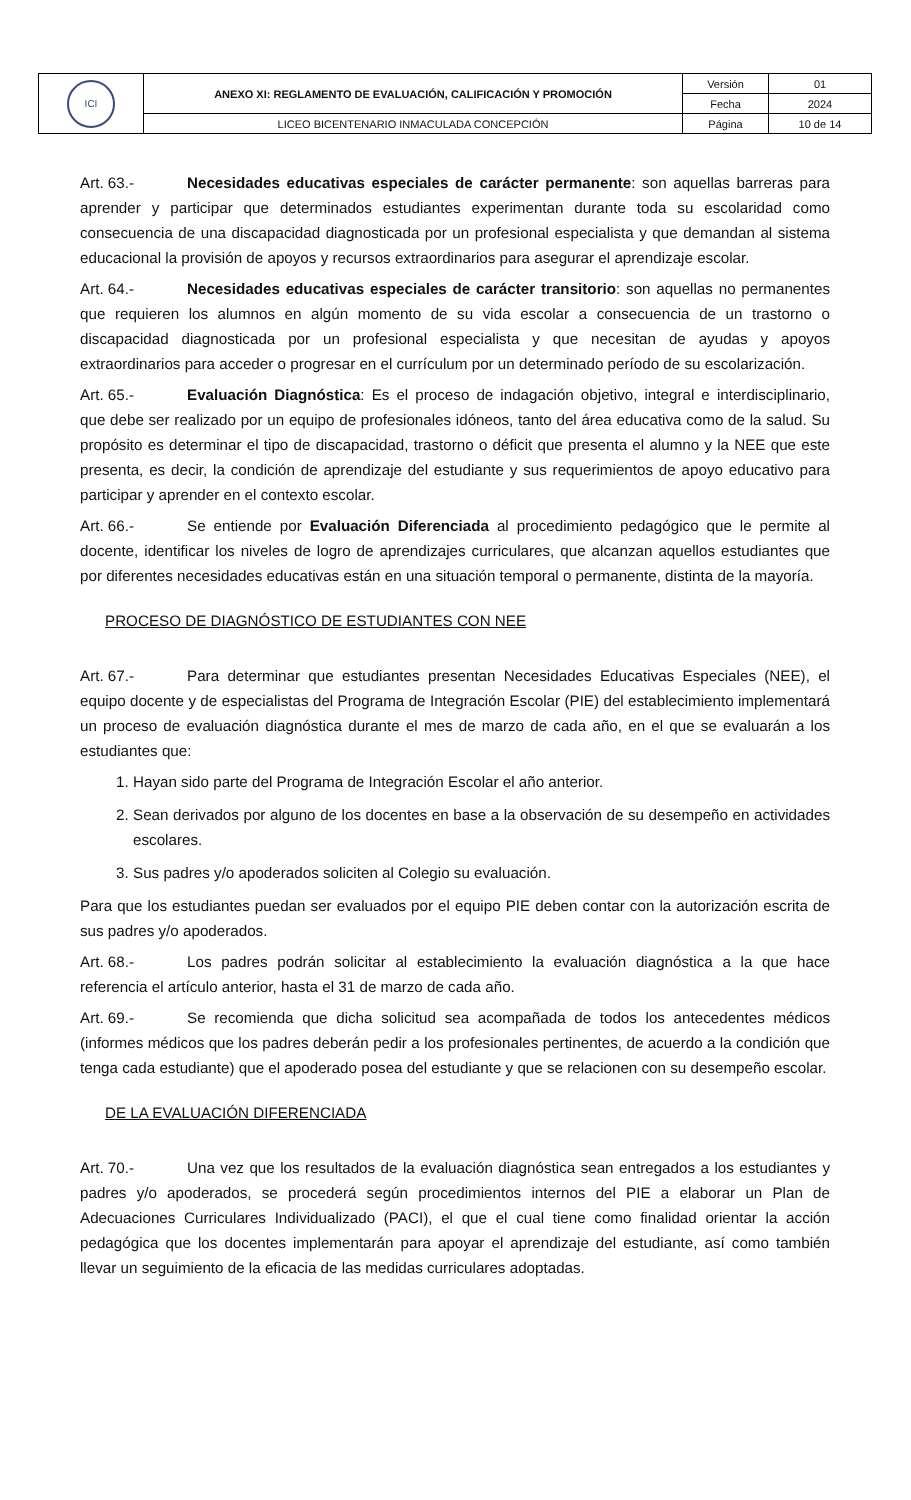| ICI | ANEXO XI: REGLAMENTO DE EVALUACIÓN, CALIFICACIÓN Y PROMOCIÓN | Versión | 01 |
| | | Fecha | 2024 |
| | LICEO BICENTENARIO INMACULADA CONCEPCIÓN | Página | 10 de 14 |
Art. 63.- Necesidades educativas especiales de carácter permanente: son aquellas barreras para aprender y participar que determinados estudiantes experimentan durante toda su escolaridad como consecuencia de una discapacidad diagnosticada por un profesional especialista y que demandan al sistema educacional la provisión de apoyos y recursos extraordinarios para asegurar el aprendizaje escolar.
Art. 64.- Necesidades educativas especiales de carácter transitorio: son aquellas no permanentes que requieren los alumnos en algún momento de su vida escolar a consecuencia de un trastorno o discapacidad diagnosticada por un profesional especialista y que necesitan de ayudas y apoyos extraordinarios para acceder o progresar en el currículum por un determinado período de su escolarización.
Art. 65.- Evaluación Diagnóstica: Es el proceso de indagación objetivo, integral e interdisciplinario, que debe ser realizado por un equipo de profesionales idóneos, tanto del área educativa como de la salud. Su propósito es determinar el tipo de discapacidad, trastorno o déficit que presenta el alumno y la NEE que este presenta, es decir, la condición de aprendizaje del estudiante y sus requerimientos de apoyo educativo para participar y aprender en el contexto escolar.
Art. 66.- Se entiende por Evaluación Diferenciada al procedimiento pedagógico que le permite al docente, identificar los niveles de logro de aprendizajes curriculares, que alcanzan aquellos estudiantes que por diferentes necesidades educativas están en una situación temporal o permanente, distinta de la mayoría.
PROCESO DE DIAGNÓSTICO DE ESTUDIANTES CON NEE
Art. 67.- Para determinar que estudiantes presentan Necesidades Educativas Especiales (NEE), el equipo docente y de especialistas del Programa de Integración Escolar (PIE) del establecimiento implementará un proceso de evaluación diagnóstica durante el mes de marzo de cada año, en el que se evaluarán a los estudiantes que:
1. Hayan sido parte del Programa de Integración Escolar el año anterior.
2. Sean derivados por alguno de los docentes en base a la observación de su desempeño en actividades escolares.
3. Sus padres y/o apoderados soliciten al Colegio su evaluación.
Para que los estudiantes puedan ser evaluados por el equipo PIE deben contar con la autorización escrita de sus padres y/o apoderados.
Art. 68.- Los padres podrán solicitar al establecimiento la evaluación diagnóstica a la que hace referencia el artículo anterior, hasta el 31 de marzo de cada año.
Art. 69.- Se recomienda que dicha solicitud sea acompañada de todos los antecedentes médicos (informes médicos que los padres deberán pedir a los profesionales pertinentes, de acuerdo a la condición que tenga cada estudiante) que el apoderado posea del estudiante y que se relacionen con su desempeño escolar.
DE LA EVALUACIÓN DIFERENCIADA
Art. 70.- Una vez que los resultados de la evaluación diagnóstica sean entregados a los estudiantes y padres y/o apoderados, se procederá según procedimientos internos del PIE a elaborar un Plan de Adecuaciones Curriculares Individualizado (PACI), el que el cual tiene como finalidad orientar la acción pedagógica que los docentes implementarán para apoyar el aprendizaje del estudiante, así como también llevar un seguimiento de la eficacia de las medidas curriculares adoptadas.